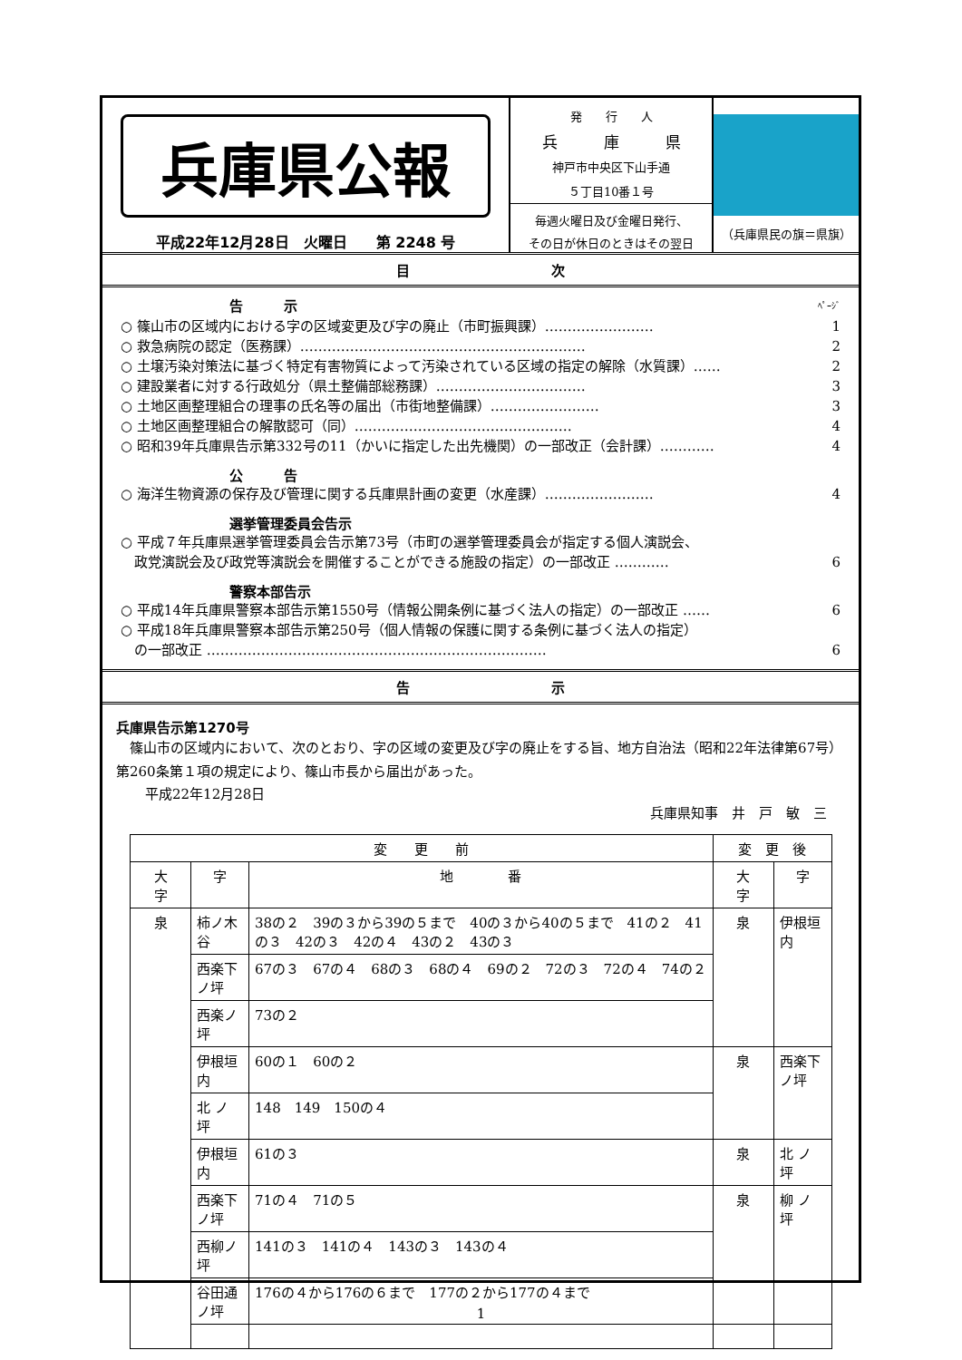兵庫県公報
平成22年12月28日　火曜日　　第 2248 号
発　　行　　人
兵　　　庫　　　県
神戸市中央区下山手通
５丁目10番１号
毎週火曜日及び金曜日発行、
その日が休日のときはその翌日
（兵庫県民の旗＝県旗）
目 次
告　　　示 ﾍﾟｰｼﾞ
○ 篠山市の区域内における字の区域変更及び字の廃止（市町振興課）…………………… 1
○ 救急病院の認定（医務課）……………………………………………………… 2
○ 土壌汚染対策法に基づく特定有害物質によって汚染されている区域の指定の解除（水質課）…… 2
○ 建設業者に対する行政処分（県土整備部総務課）…………………………… 3
○ 土地区画整理組合の理事の氏名等の届出（市街地整備課）…………………… 3
○ 土地区画整理組合の解散認可（同）………………………………………… 4
○ 昭和39年兵庫県告示第332号の11（かいに指定した出先機関）の一部改正（会計課）………… 4
公　　　告
○ 海洋生物資源の保存及び管理に関する兵庫県計画の変更（水産課）…………………… 4
選挙管理委員会告示
○ 平成７年兵庫県選挙管理委員会告示第73号（市町の選挙管理委員会が指定する個人演説会、
　政党演説会及び政党等演説会を開催することができる施設の指定）の一部改正 ………… 6
警察本部告示
○ 平成14年兵庫県警察本部告示第1550号（情報公開条例に基づく法人の指定）の一部改正 …… 6
○ 平成18年兵庫県警察本部告示第250号（個人情報の保護に関する条例に基づく法人の指定）
　の一部改正 ………………………………………………………………… 6
告 示
兵庫県告示第1270号
　篠山市の区域内において、次のとおり、字の区域の変更及び字の廃止をする旨、地方自治法（昭和22年法律第67号）第260条第１項の規定により、篠山市長から届出があった。
平成22年12月28日
兵庫県知事　井　戸　敏　三
| 変 更 前 | | | 変 更 後 | |
| --- | --- | --- | --- | --- |
| 大 字 | 字 | 地 番 | 大 字 | 字 |
| 泉 | 柿ノ木谷 | 38の２ 39の３から39の５まで 40の３から40の５まで 41の２ 41の３ 42の３ 42の４ 43の２ 43の３ | 泉 | 伊根垣内 |
| | 西楽下ノ坪 | 67の３ 67の４ 68の３ 68の４ 69の２ 72の３ 72の４ 74の２ | | |
| | 西楽ノ坪 | 73の２ | | |
| | 伊根垣内 | 60の１ 60の２ | 泉 | 西楽下ノ坪 |
| | 北 ノ 坪 | 148 149 150の４ | | |
| | 伊根垣内 | 61の３ | 泉 | 北 ノ 坪 |
| | 西楽下ノ坪 | 71の４ 71の５ | 泉 | 柳 ノ 坪 |
| | 西柳ノ坪 | 141の３ 141の４ 143の３ 143の４ | | |
| | 谷田通ノ坪 | 176の４から176の６まで 177の２から177の４まで | | |
1